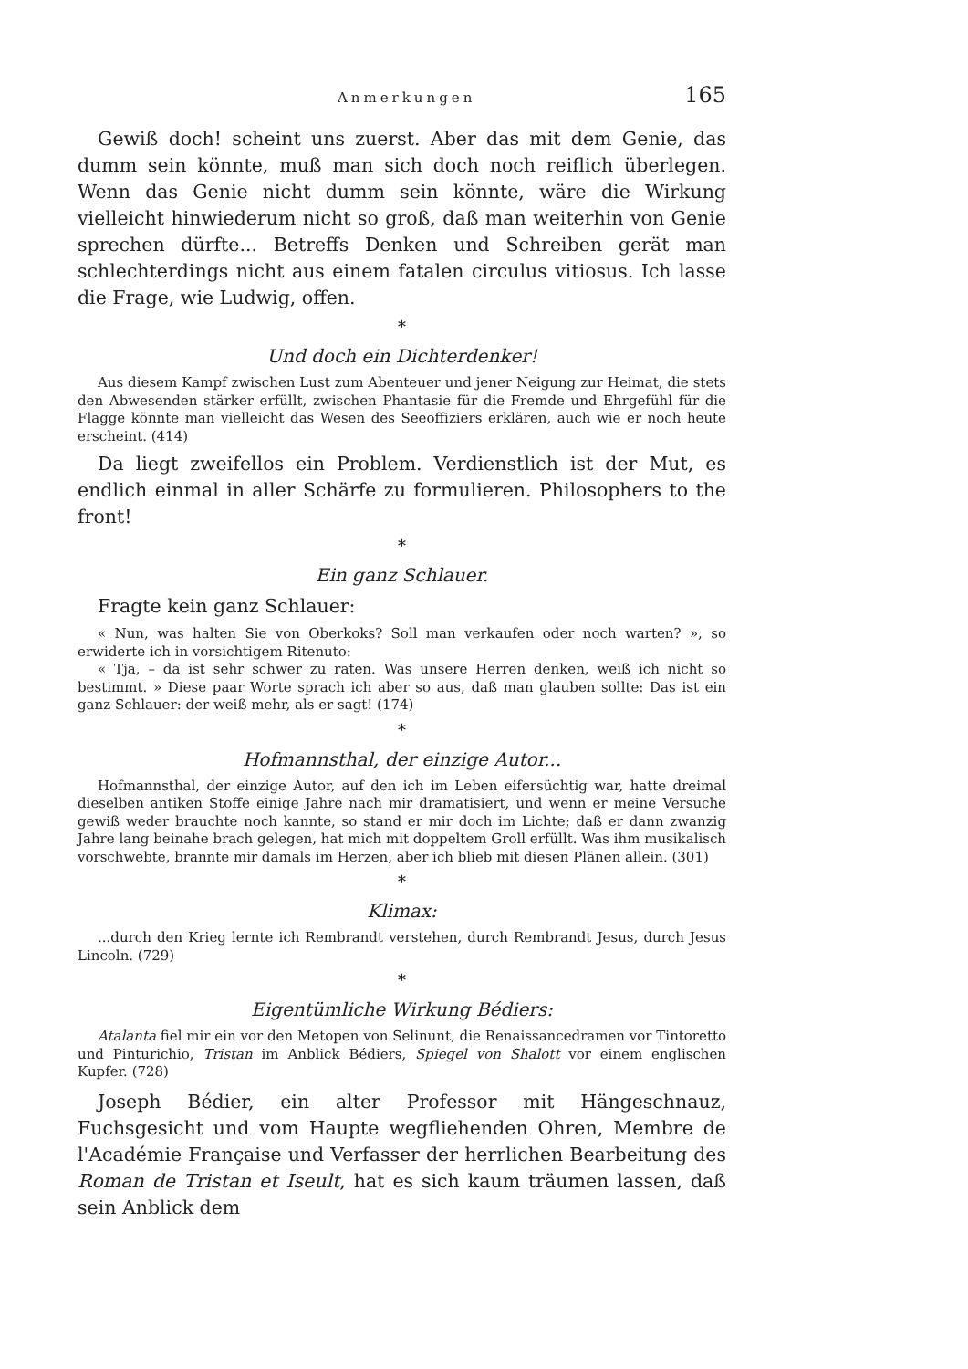Anmerkungen 165
Gewiß doch! scheint uns zuerst. Aber das mit dem Genie, das dumm sein könnte, muß man sich doch noch reiflich überlegen. Wenn das Genie nicht dumm sein könnte, wäre die Wirkung vielleicht hinwiederum nicht so groß, daß man weiterhin von Genie sprechen dürfte... Betreffs Denken und Schreiben gerät man schlechterdings nicht aus einem fatalen circulus vitiosus. Ich lasse die Frage, wie Ludwig, offen.
*
Und doch ein Dichterdenker!
Aus diesem Kampf zwischen Lust zum Abenteuer und jener Neigung zur Heimat, die stets den Abwesenden stärker erfüllt, zwischen Phantasie für die Fremde und Ehrgefühl für die Flagge könnte man vielleicht das Wesen des Seeoffiziers erklären, auch wie er noch heute erscheint. (414)
Da liegt zweifellos ein Problem. Verdienstlich ist der Mut, es endlich einmal in aller Schärfe zu formulieren. Philosophers to the front!
*
Ein ganz Schlauer.
Fragte kein ganz Schlauer:
« Nun, was halten Sie von Oberkoks? Soll man verkaufen oder noch warten? », so erwiderte ich in vorsichtigem Ritenuto:
« Tja, – da ist sehr schwer zu raten. Was unsere Herren denken, weiß ich nicht so bestimmt. » Diese paar Worte sprach ich aber so aus, daß man glauben sollte: Das ist ein ganz Schlauer: der weiß mehr, als er sagt! (174)
*
Hofmannsthal, der einzige Autor...
Hofmannsthal, der einzige Autor, auf den ich im Leben eifersüchtig war, hatte dreimal dieselben antiken Stoffe einige Jahre nach mir dramatisiert, und wenn er meine Versuche gewiß weder brauchte noch kannte, so stand er mir doch im Lichte; daß er dann zwanzig Jahre lang beinahe brach gelegen, hat mich mit doppeltem Groll erfüllt. Was ihm musikalisch vorschwebte, brannte mir damals im Herzen, aber ich blieb mit diesen Plänen allein. (301)
*
Klimax:
...durch den Krieg lernte ich Rembrandt verstehen, durch Rembrandt Jesus, durch Jesus Lincoln. (729)
*
Eigentümliche Wirkung Bédiers:
Atalanta fiel mir ein vor den Metopen von Selinunt, die Renaissancedramen vor Tintoretto und Pinturichio, Tristan im Anblick Bédiers, Spiegel von Shalott vor einem englischen Kupfer. (728)
Joseph Bédier, ein alter Professor mit Hängeschnauz, Fuchsgesicht und vom Haupte wegfliehenden Ohren, Membre de l'Académie Française und Verfasser der herrlichen Bearbeitung des Roman de Tristan et Iseult, hat es sich kaum träumen lassen, daß sein Anblick dem